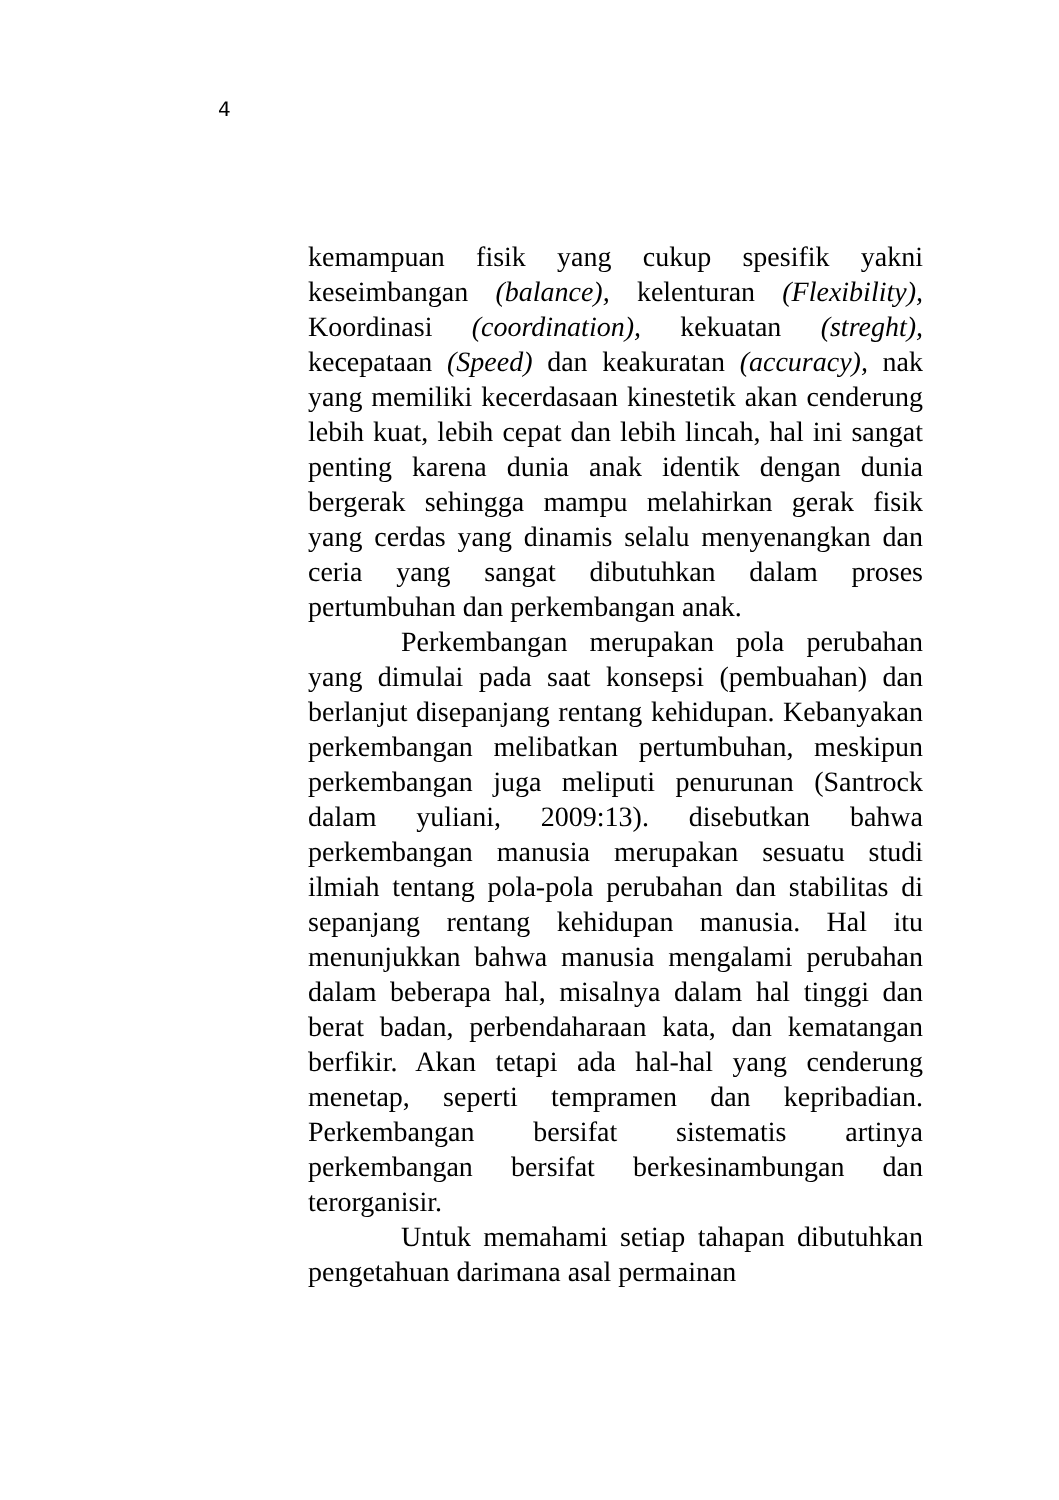4
kemampuan fisik yang cukup spesifik yakni keseimbangan (balance), kelenturan (Flexibility), Koordinasi (coordination), kekuatan (streght), kecepataan (Speed) dan keakuratan (accuracy), nak yang memiliki kecerdasaan kinestetik akan cenderung lebih kuat, lebih cepat dan lebih lincah, hal ini sangat penting karena dunia anak identik dengan dunia bergerak sehingga mampu melahirkan gerak fisik yang cerdas yang dinamis selalu menyenangkan dan ceria yang sangat dibutuhkan dalam proses pertumbuhan dan perkembangan anak.
Perkembangan merupakan pola perubahan yang dimulai pada saat konsepsi (pembuahan) dan berlanjut disepanjang rentang kehidupan. Kebanyakan perkembangan melibatkan pertumbuhan, meskipun perkembangan juga meliputi penurunan (Santrock dalam yuliani, 2009:13). disebutkan bahwa perkembangan manusia merupakan sesuatu studi ilmiah tentang pola-pola perubahan dan stabilitas di sepanjang rentang kehidupan manusia. Hal itu menunjukkan bahwa manusia mengalami perubahan dalam beberapa hal, misalnya dalam hal tinggi dan berat badan, perbendaharaan kata, dan kematangan berfikir. Akan tetapi ada hal-hal yang cenderung menetap, seperti tempramen dan kepribadian. Perkembangan bersifat sistematis artinya perkembangan bersifat berkesinambungan dan terorganisir.
Untuk memahami setiap tahapan dibutuhkan pengetahuan darimana asal permainan